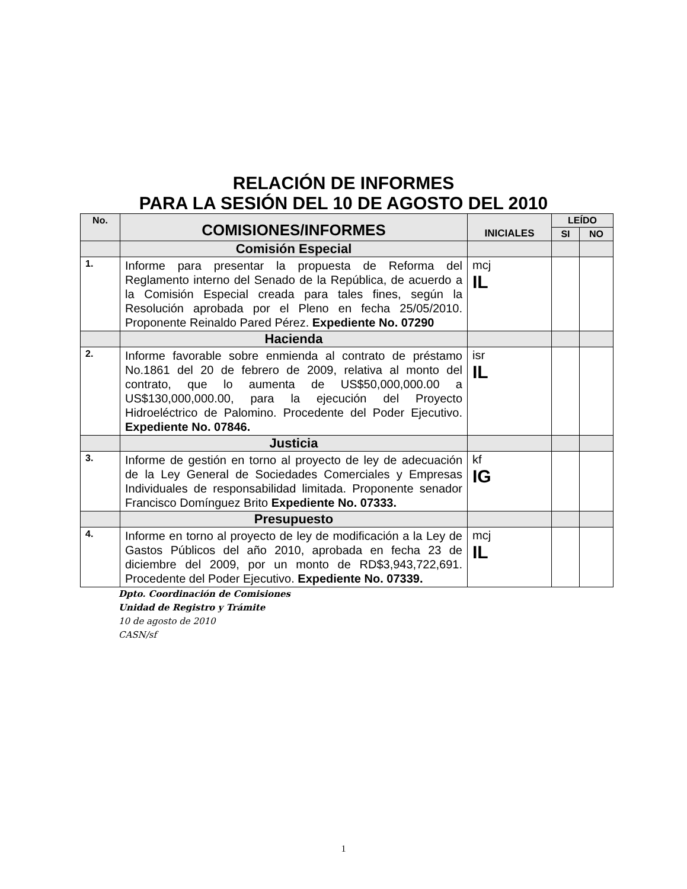RELACIÓN DE INFORMES
PARA LA SESIÓN DEL 10 DE AGOSTO DEL 2010
| No. | COMISIONES/INFORMES | INICIALES | LEÍDO | |
| --- | --- | --- | --- | --- |
| | | | SI | NO |
| | Comisión Especial | | | |
| 1. | Informe para presentar la propuesta de Reforma del Reglamento interno del Senado de la República, de acuerdo a la Comisión Especial creada para tales fines, según la Resolución aprobada por el Pleno en fecha 25/05/2010. Proponente Reinaldo Pared Pérez. Expediente No. 07290 | mcj IL | | |
| | Hacienda | | | |
| 2. | Informe favorable sobre enmienda al contrato de préstamo No.1861 del 20 de febrero de 2009, relativa al monto del contrato, que lo aumenta de US$50,000,000.00 a US$130,000,000.00, para la ejecución del Proyecto Hidroeléctrico de Palomino. Procedente del Poder Ejecutivo. Expediente No. 07846. | isr IL | | |
| | Justicia | | | |
| 3. | Informe de gestión en torno al proyecto de ley de adecuación de la Ley General de Sociedades Comerciales y Empresas Individuales de responsabilidad limitada. Proponente senador Francisco Domínguez Brito Expediente No. 07333. | kf IG | | |
| | Presupuesto | | | |
| 4. | Informe en torno al proyecto de ley de modificación a la Ley de Gastos Públicos del año 2010, aprobada en fecha 23 de diciembre del 2009, por un monto de RD$3,943,722,691. Procedente del Poder Ejecutivo. Expediente No. 07339. | mcj IL | | |
Dpto. Coordinación de Comisiones
Unidad de Registro y Trámite
10 de agosto de 2010
CASN/sf
1